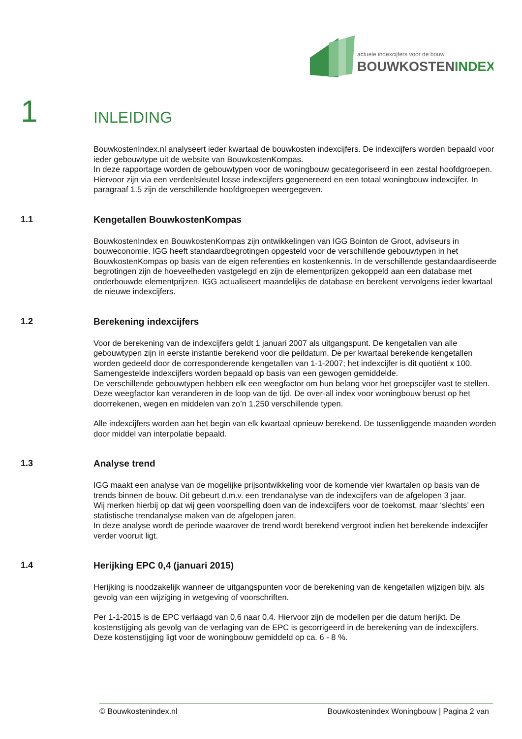actuele indexcijfers voor de bouw
BOUWKOSTENINDEX
1
INLEIDING
BouwkostenIndex.nl analyseert ieder kwartaal de bouwkosten indexcijfers. De indexcijfers worden bepaald voor ieder gebouwtype uit de website van BouwkostenKompas.
In deze rapportage worden de gebouwtypen voor de woningbouw gecategoriseerd in een zestal hoofdgroepen. Hiervoor zijn via een verdeelsleutel losse indexcijfers gegenereerd en een totaal woningbouw indexcijfer. In paragraaf 1.5 zijn de verschillende hoofdgroepen weergegeven.
1.1 Kengetallen BouwkostenKompas
BouwkostenIndex en BouwkostenKompas zijn ontwikkelingen van IGG Bointon de Groot, adviseurs in bouweconomie. IGG heeft standaardbegrotingen opgesteld voor de verschillende gebouwtypen in het BouwkostenKompas op basis van de eigen referenties en kostenkennis. In de verschillende gestandaardiseerde begrotingen zijn de hoeveelheden vastgelegd en zijn de elementprijzen gekoppeld aan een database met onderbouwde elementprijzen. IGG actualiseert maandelijks de database en berekent vervolgens ieder kwartaal de nieuwe indexcijfers.
1.2 Berekening indexcijfers
Voor de berekening van de indexcijfers geldt 1 januari 2007 als uitgangspunt. De kengetallen van alle gebouwtypen zijn in eerste instantie berekend voor die peildatum. De per kwartaal berekende kengetallen worden gedeeld door de corresponderende kengetallen van 1-1-2007; het indexcijfer is dit quotiënt x 100.
Samengestelde indexcijfers worden bepaald op basis van een gewogen gemiddelde.
De verschillende gebouwtypen hebben elk een weegfactor om hun belang voor het groepscijfer vast te stellen. Deze weegfactor kan veranderen in de loop van de tijd. De over-all index voor woningbouw berust op het doorrekenen, wegen en middelen van zo’n 1.250 verschillende typen.
Alle indexcijfers worden aan het begin van elk kwartaal opnieuw berekend. De tussenliggende maanden worden door middel van interpolatie bepaald.
1.3 Analyse trend
IGG maakt een analyse van de mogelijke prijsontwikkeling voor de komende vier kwartalen op basis van de trends binnen de bouw. Dit gebeurt d.m.v. een trendanalyse van de indexcijfers van de afgelopen 3 jaar.
Wij merken hierbij op dat wij geen voorspelling doen van de indexcijfers voor de toekomst, maar ‘slechts’ een statistische trendanalyse maken van de afgelopen jaren.
In deze analyse wordt de periode waarover de trend wordt berekend vergroot indien het berekende indexcijfer verder vooruit ligt.
1.4 Herijking EPC 0,4 (januari 2015)
Herijking is noodzakelijk wanneer de uitgangspunten voor de berekening van de kengetallen wijzigen bijv. als gevolg van een wijziging in wetgeving of voorschriften.
Per 1-1-2015 is de EPC verlaagd van 0,6 naar 0,4. Hiervoor zijn de modellen per die datum herijkt. De kostenstijging als gevolg van de verlaging van de EPC is gecorrigeerd in de berekening van de indexcijfers. Deze kostenstijging ligt voor de woningbouw gemiddeld op ca. 6 - 8 %.
© Bouwkostenindex.nl Bouwkostenindex Woningbouw | Pagina 2 van